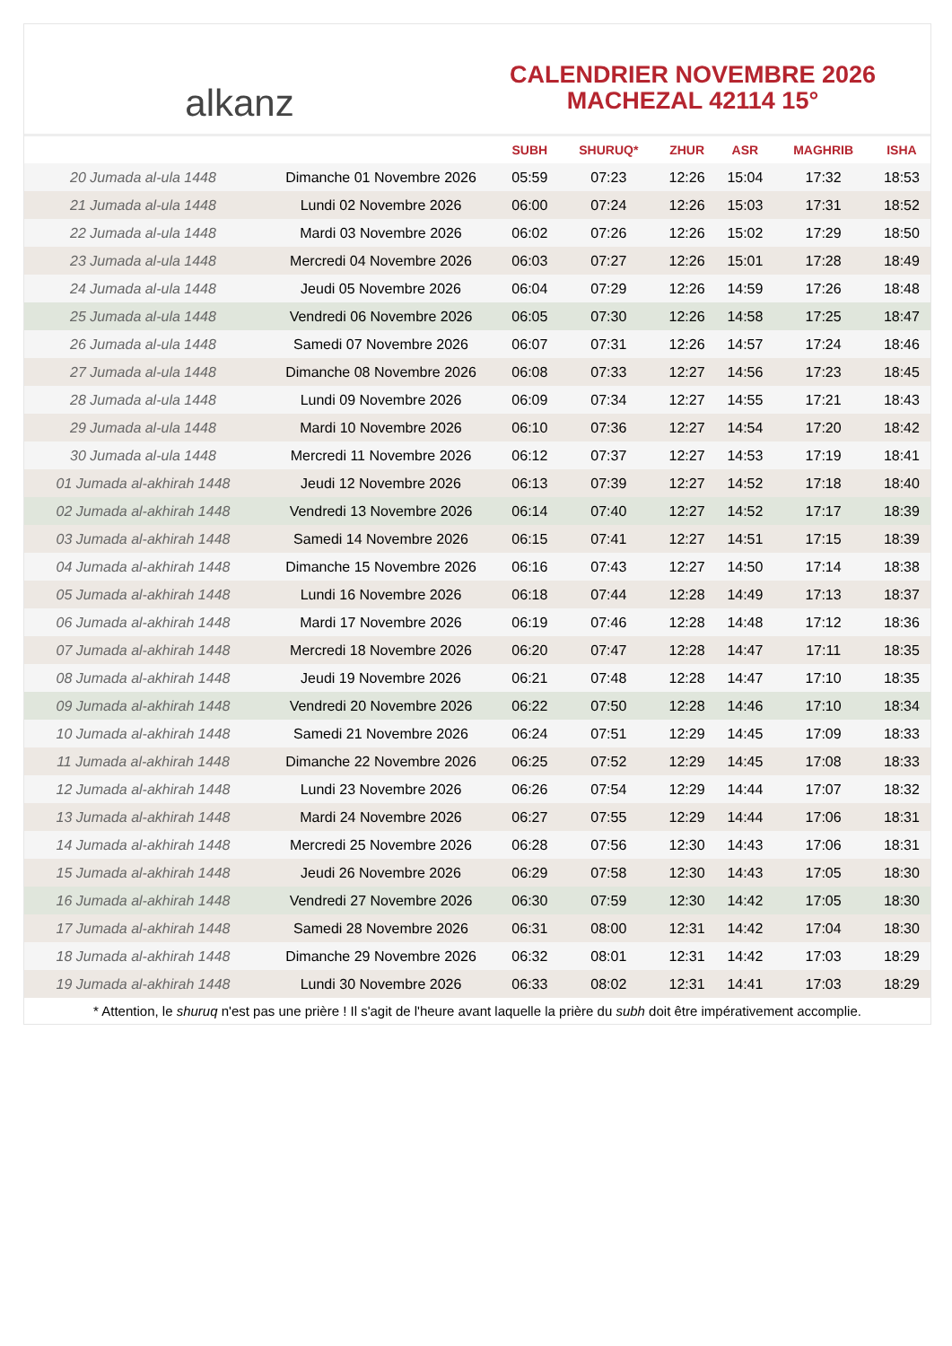alkanz
CALENDRIER NOVEMBRE 2026
MACHEZAL 42114 15°
| | | SUBH | SHURUQ* | ZHUR | ASR | MAGHRIB | ISHA |
| --- | --- | --- | --- | --- | --- | --- | --- |
| 20 Jumada al-ula 1448 | Dimanche 01 Novembre 2026 | 05:59 | 07:23 | 12:26 | 15:04 | 17:32 | 18:53 |
| 21 Jumada al-ula 1448 | Lundi 02 Novembre 2026 | 06:00 | 07:24 | 12:26 | 15:03 | 17:31 | 18:52 |
| 22 Jumada al-ula 1448 | Mardi 03 Novembre 2026 | 06:02 | 07:26 | 12:26 | 15:02 | 17:29 | 18:50 |
| 23 Jumada al-ula 1448 | Mercredi 04 Novembre 2026 | 06:03 | 07:27 | 12:26 | 15:01 | 17:28 | 18:49 |
| 24 Jumada al-ula 1448 | Jeudi 05 Novembre 2026 | 06:04 | 07:29 | 12:26 | 14:59 | 17:26 | 18:48 |
| 25 Jumada al-ula 1448 | Vendredi 06 Novembre 2026 | 06:05 | 07:30 | 12:26 | 14:58 | 17:25 | 18:47 |
| 26 Jumada al-ula 1448 | Samedi 07 Novembre 2026 | 06:07 | 07:31 | 12:26 | 14:57 | 17:24 | 18:46 |
| 27 Jumada al-ula 1448 | Dimanche 08 Novembre 2026 | 06:08 | 07:33 | 12:27 | 14:56 | 17:23 | 18:45 |
| 28 Jumada al-ula 1448 | Lundi 09 Novembre 2026 | 06:09 | 07:34 | 12:27 | 14:55 | 17:21 | 18:43 |
| 29 Jumada al-ula 1448 | Mardi 10 Novembre 2026 | 06:10 | 07:36 | 12:27 | 14:54 | 17:20 | 18:42 |
| 30 Jumada al-ula 1448 | Mercredi 11 Novembre 2026 | 06:12 | 07:37 | 12:27 | 14:53 | 17:19 | 18:41 |
| 01 Jumada al-akhirah 1448 | Jeudi 12 Novembre 2026 | 06:13 | 07:39 | 12:27 | 14:52 | 17:18 | 18:40 |
| 02 Jumada al-akhirah 1448 | Vendredi 13 Novembre 2026 | 06:14 | 07:40 | 12:27 | 14:52 | 17:17 | 18:39 |
| 03 Jumada al-akhirah 1448 | Samedi 14 Novembre 2026 | 06:15 | 07:41 | 12:27 | 14:51 | 17:15 | 18:39 |
| 04 Jumada al-akhirah 1448 | Dimanche 15 Novembre 2026 | 06:16 | 07:43 | 12:27 | 14:50 | 17:14 | 18:38 |
| 05 Jumada al-akhirah 1448 | Lundi 16 Novembre 2026 | 06:18 | 07:44 | 12:28 | 14:49 | 17:13 | 18:37 |
| 06 Jumada al-akhirah 1448 | Mardi 17 Novembre 2026 | 06:19 | 07:46 | 12:28 | 14:48 | 17:12 | 18:36 |
| 07 Jumada al-akhirah 1448 | Mercredi 18 Novembre 2026 | 06:20 | 07:47 | 12:28 | 14:47 | 17:11 | 18:35 |
| 08 Jumada al-akhirah 1448 | Jeudi 19 Novembre 2026 | 06:21 | 07:48 | 12:28 | 14:47 | 17:10 | 18:35 |
| 09 Jumada al-akhirah 1448 | Vendredi 20 Novembre 2026 | 06:22 | 07:50 | 12:28 | 14:46 | 17:10 | 18:34 |
| 10 Jumada al-akhirah 1448 | Samedi 21 Novembre 2026 | 06:24 | 07:51 | 12:29 | 14:45 | 17:09 | 18:33 |
| 11 Jumada al-akhirah 1448 | Dimanche 22 Novembre 2026 | 06:25 | 07:52 | 12:29 | 14:45 | 17:08 | 18:33 |
| 12 Jumada al-akhirah 1448 | Lundi 23 Novembre 2026 | 06:26 | 07:54 | 12:29 | 14:44 | 17:07 | 18:32 |
| 13 Jumada al-akhirah 1448 | Mardi 24 Novembre 2026 | 06:27 | 07:55 | 12:29 | 14:44 | 17:06 | 18:31 |
| 14 Jumada al-akhirah 1448 | Mercredi 25 Novembre 2026 | 06:28 | 07:56 | 12:30 | 14:43 | 17:06 | 18:31 |
| 15 Jumada al-akhirah 1448 | Jeudi 26 Novembre 2026 | 06:29 | 07:58 | 12:30 | 14:43 | 17:05 | 18:30 |
| 16 Jumada al-akhirah 1448 | Vendredi 27 Novembre 2026 | 06:30 | 07:59 | 12:30 | 14:42 | 17:05 | 18:30 |
| 17 Jumada al-akhirah 1448 | Samedi 28 Novembre 2026 | 06:31 | 08:00 | 12:31 | 14:42 | 17:04 | 18:30 |
| 18 Jumada al-akhirah 1448 | Dimanche 29 Novembre 2026 | 06:32 | 08:01 | 12:31 | 14:42 | 17:03 | 18:29 |
| 19 Jumada al-akhirah 1448 | Lundi 30 Novembre 2026 | 06:33 | 08:02 | 12:31 | 14:41 | 17:03 | 18:29 |
* Attention, le shuruq n'est pas une prière ! Il s'agit de l'heure avant laquelle la prière du subh doit être impérativement accomplie.